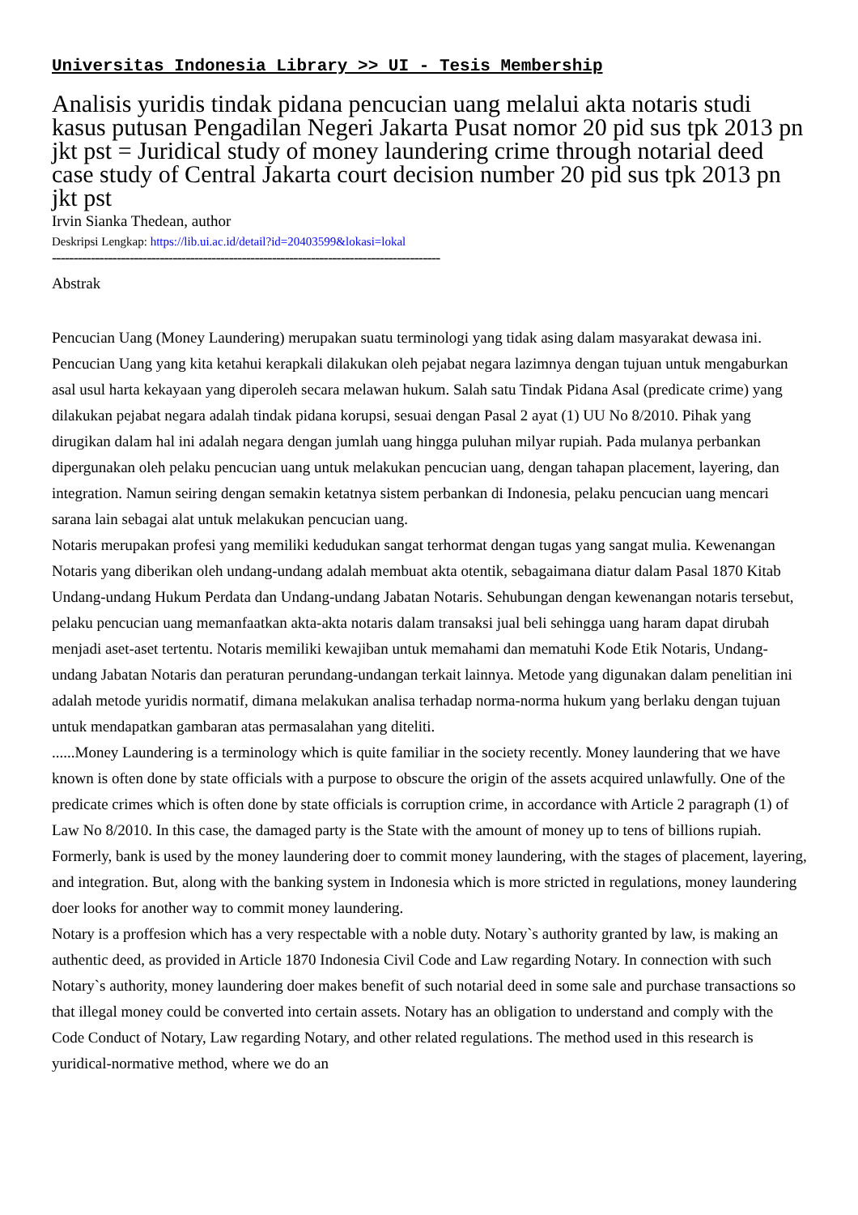Universitas Indonesia Library >> UI - Tesis Membership
Analisis yuridis tindak pidana pencucian uang melalui akta notaris studi kasus putusan Pengadilan Negeri Jakarta Pusat nomor 20 pid sus tpk 2013 pn jkt pst = Juridical study of money laundering crime through notarial deed case study of Central Jakarta court decision number 20 pid sus tpk 2013 pn jkt pst
Irvin Sianka Thedean, author
Deskripsi Lengkap: https://lib.ui.ac.id/detail?id=20403599&lokasi=lokal
------------------------------------------------------------------------------------------
Abstrak
Pencucian Uang (Money Laundering) merupakan suatu terminologi yang tidak asing dalam masyarakat dewasa ini. Pencucian Uang yang kita ketahui kerapkali dilakukan oleh pejabat negara lazimnya dengan tujuan untuk mengaburkan asal usul harta kekayaan yang diperoleh secara melawan hukum. Salah satu Tindak Pidana Asal (predicate crime) yang dilakukan pejabat negara adalah tindak pidana korupsi, sesuai dengan Pasal 2 ayat (1) UU No 8/2010. Pihak yang dirugikan dalam hal ini adalah negara dengan jumlah uang hingga puluhan milyar rupiah. Pada mulanya perbankan dipergunakan oleh pelaku pencucian uang untuk melakukan pencucian uang, dengan tahapan placement, layering, dan integration. Namun seiring dengan semakin ketatnya sistem perbankan di Indonesia, pelaku pencucian uang mencari sarana lain sebagai alat untuk melakukan pencucian uang.
Notaris merupakan profesi yang memiliki kedudukan sangat terhormat dengan tugas yang sangat mulia. Kewenangan Notaris yang diberikan oleh undang-undang adalah membuat akta otentik, sebagaimana diatur dalam Pasal 1870 Kitab Undang-undang Hukum Perdata dan Undang-undang Jabatan Notaris. Sehubungan dengan kewenangan notaris tersebut, pelaku pencucian uang memanfaatkan akta-akta notaris dalam transaksi jual beli sehingga uang haram dapat dirubah menjadi aset-aset tertentu. Notaris memiliki kewajiban untuk memahami dan mematuhi Kode Etik Notaris, Undang-undang Jabatan Notaris dan peraturan perundang-undangan terkait lainnya. Metode yang digunakan dalam penelitian ini adalah metode yuridis normatif, dimana melakukan analisa terhadap norma-norma hukum yang berlaku dengan tujuan untuk mendapatkan gambaran atas permasalahan yang diteliti.
......Money Laundering is a terminology which is quite familiar in the society recently. Money laundering that we have known is often done by state officials with a purpose to obscure the origin of the assets acquired unlawfully. One of the predicate crimes which is often done by state officials is corruption crime, in accordance with Article 2 paragraph (1) of Law No 8/2010. In this case, the damaged party is the State with the amount of money up to tens of billions rupiah. Formerly, bank is used by the money laundering doer to commit money laundering, with the stages of placement, layering, and integration. But, along with the banking system in Indonesia which is more stricted in regulations, money laundering doer looks for another way to commit money laundering.
Notary is a proffesion which has a very respectable with a noble duty. Notary`s authority granted by law, is making an authentic deed, as provided in Article 1870 Indonesia Civil Code and Law regarding Notary. In connection with such Notary`s authority, money laundering doer makes benefit of such notarial deed in some sale and purchase transactions so that illegal money could be converted into certain assets. Notary has an obligation to understand and comply with the Code Conduct of Notary, Law regarding Notary, and other related regulations. The method used in this research is yuridical-normative method, where we do an